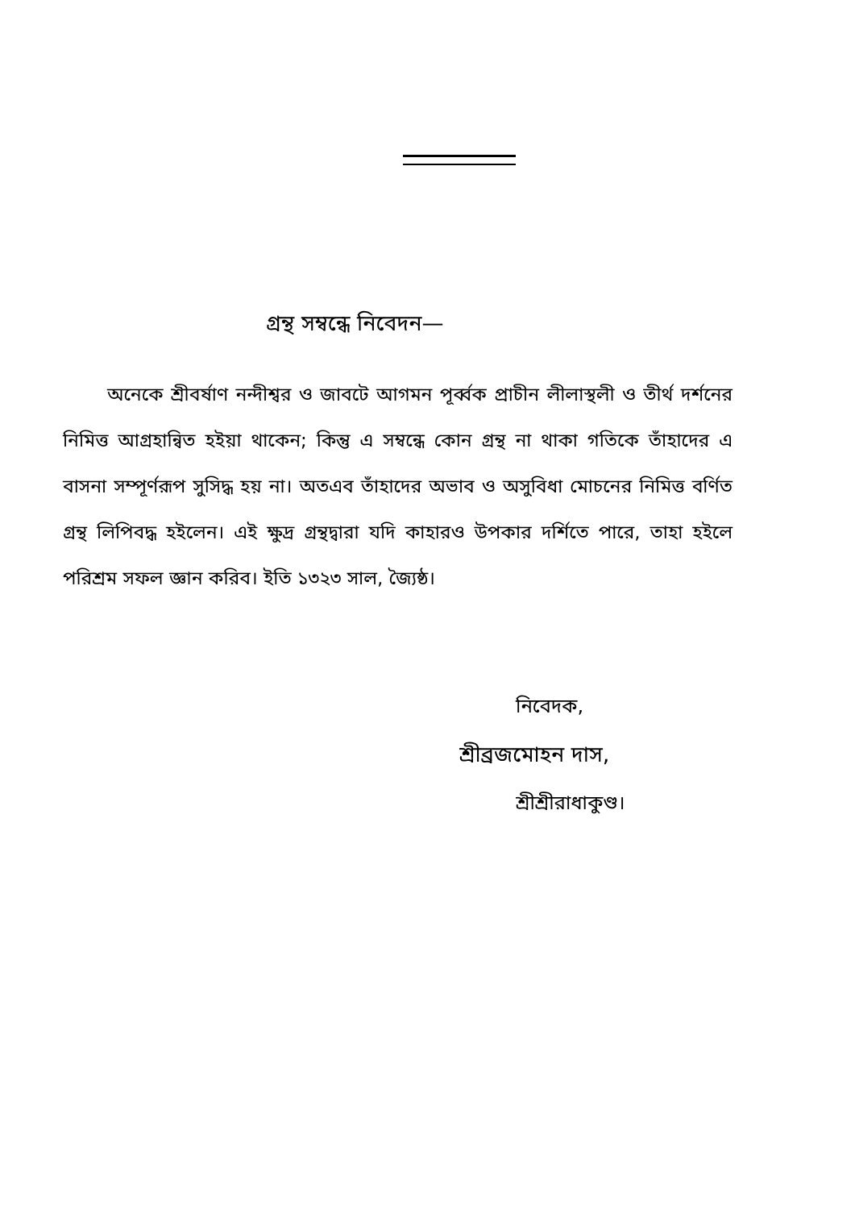গ্রন্থ সম্বন্ধে নিবেদন—
অনেকে শ্রীবর্ষাণ নন্দীশ্বর ও জাবটে আগমন পূর্ব্বক প্রাচীন লীলাস্থলী ও তীর্থ দর্শনের নিমিত্ত আগ্রহান্বিত হইয়া থাকেন; কিন্তু এ সম্বন্ধে কোন গ্রন্থ না থাকা গতিকে তাঁহাদের এ বাসনা সম্পূর্ণরূপ সুসিদ্ধ হয় না। অতএব তাঁহাদের অভাব ও অসুবিধা মোচনের নিমিত্ত বর্ণিত গ্রন্থ লিপিবদ্ধ হইলেন। এই ক্ষুদ্র গ্রন্থদ্বারা যদি কাহারও উপকার দর্শিতে পারে, তাহা হইলে পরিশ্রম সফল জ্ঞান করিব। ইতি ১৩২৩ সাল, জ্যৈষ্ঠ।
নিবেদক,
শ্রীব্রজমোহন দাস,
শ্রীশ্রীরাধাকুণ্ড।